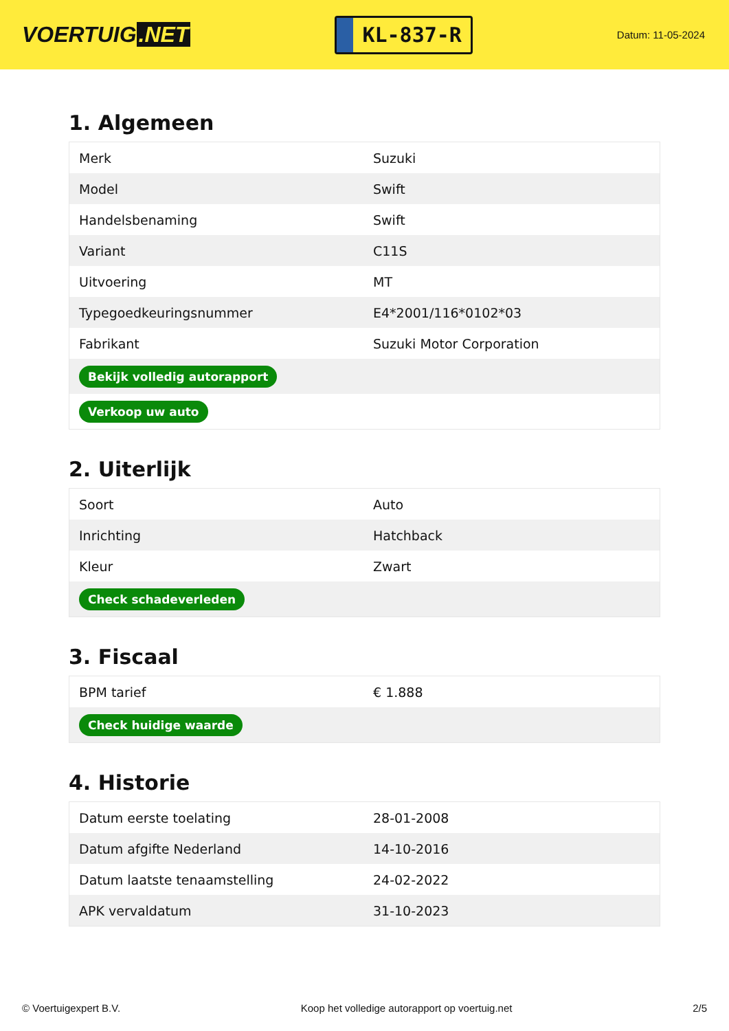VOERTUIG.NET
KL-837-R
Datum: 11-05-2024
1. Algemeen
| Merk | Suzuki |
| Model | Swift |
| Handelsbenaming | Swift |
| Variant | C11S |
| Uitvoering | MT |
| Typegoedkeuringsnummer | E4*2001/116*0102*03 |
| Fabrikant | Suzuki Motor Corporation |
| Bekijk volledig autorapport | |
| Verkoop uw auto | |
2. Uiterlijk
| Soort | Auto |
| Inrichting | Hatchback |
| Kleur | Zwart |
| Check schadeverleden | |
3. Fiscaal
| BPM tarief | € 1.888 |
| Check huidige waarde | |
4. Historie
| Datum eerste toelating | 28-01-2008 |
| Datum afgifte Nederland | 14-10-2016 |
| Datum laatste tenaamstelling | 24-02-2022 |
| APK vervaldatum | 31-10-2023 |
© Voertuigexpert B.V. Koop het volledige autorapport op voertuig.net 2/5